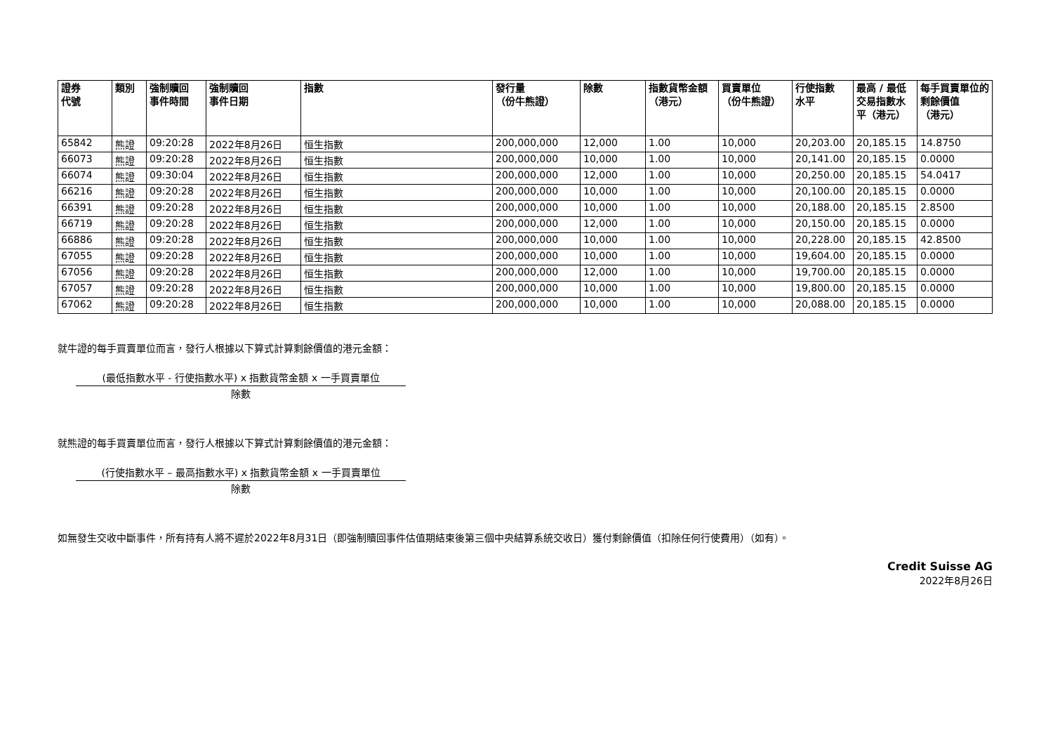| 證券 代號 | 類別 | 強制贖回 事件時間 | 強制贖回 事件日期 | 指數 | 發行量 （份牛熊證） | 除數 | 指數貨幣金額 （港元） | 買賣單位 （份牛熊證） | 行使指數 水平 | 最高 / 最低 交易指數水平（港元） | 每手買賣單位的 剩餘價值 （港元） |
| --- | --- | --- | --- | --- | --- | --- | --- | --- | --- | --- | --- |
| 65842 | 熊證 | 09:20:28 | 2022年8月26日 | 恒生指數 | 200,000,000 | 12,000 | 1.00 | 10,000 | 20,203.00 | 20,185.15 | 14.8750 |
| 66073 | 熊證 | 09:20:28 | 2022年8月26日 | 恒生指數 | 200,000,000 | 10,000 | 1.00 | 10,000 | 20,141.00 | 20,185.15 | 0.0000 |
| 66074 | 熊證 | 09:30:04 | 2022年8月26日 | 恒生指數 | 200,000,000 | 12,000 | 1.00 | 10,000 | 20,250.00 | 20,185.15 | 54.0417 |
| 66216 | 熊證 | 09:20:28 | 2022年8月26日 | 恒生指數 | 200,000,000 | 10,000 | 1.00 | 10,000 | 20,100.00 | 20,185.15 | 0.0000 |
| 66391 | 熊證 | 09:20:28 | 2022年8月26日 | 恒生指數 | 200,000,000 | 10,000 | 1.00 | 10,000 | 20,188.00 | 20,185.15 | 2.8500 |
| 66719 | 熊證 | 09:20:28 | 2022年8月26日 | 恒生指數 | 200,000,000 | 12,000 | 1.00 | 10,000 | 20,150.00 | 20,185.15 | 0.0000 |
| 66886 | 熊證 | 09:20:28 | 2022年8月26日 | 恒生指數 | 200,000,000 | 10,000 | 1.00 | 10,000 | 20,228.00 | 20,185.15 | 42.8500 |
| 67055 | 熊證 | 09:20:28 | 2022年8月26日 | 恒生指數 | 200,000,000 | 10,000 | 1.00 | 10,000 | 19,604.00 | 20,185.15 | 0.0000 |
| 67056 | 熊證 | 09:20:28 | 2022年8月26日 | 恒生指數 | 200,000,000 | 12,000 | 1.00 | 10,000 | 19,700.00 | 20,185.15 | 0.0000 |
| 67057 | 熊證 | 09:20:28 | 2022年8月26日 | 恒生指數 | 200,000,000 | 10,000 | 1.00 | 10,000 | 19,800.00 | 20,185.15 | 0.0000 |
| 67062 | 熊證 | 09:20:28 | 2022年8月26日 | 恒生指數 | 200,000,000 | 10,000 | 1.00 | 10,000 | 20,088.00 | 20,185.15 | 0.0000 |
就牛證的每手買賣單位而言，發行人根據以下算式計算剩餘價值的港元金額：
(最低指數水平 - 行使指數水平) x 指數貨幣金額 x 一手買賣單位
除數
就熊證的每手買賣單位而言，發行人根據以下算式計算剩餘價值的港元金額：
(行使指數水平 – 最高指數水平) x 指數貨幣金額 x 一手買賣單位
除數
如無發生交收中斷事件，所有持有人將不遲於2022年8月31日（即強制贖回事件估值期結束後第三個中央結算系統交收日）獲付剩餘價值（扣除任何行使費用）（如有）。
Credit Suisse AG
2022年8月26日